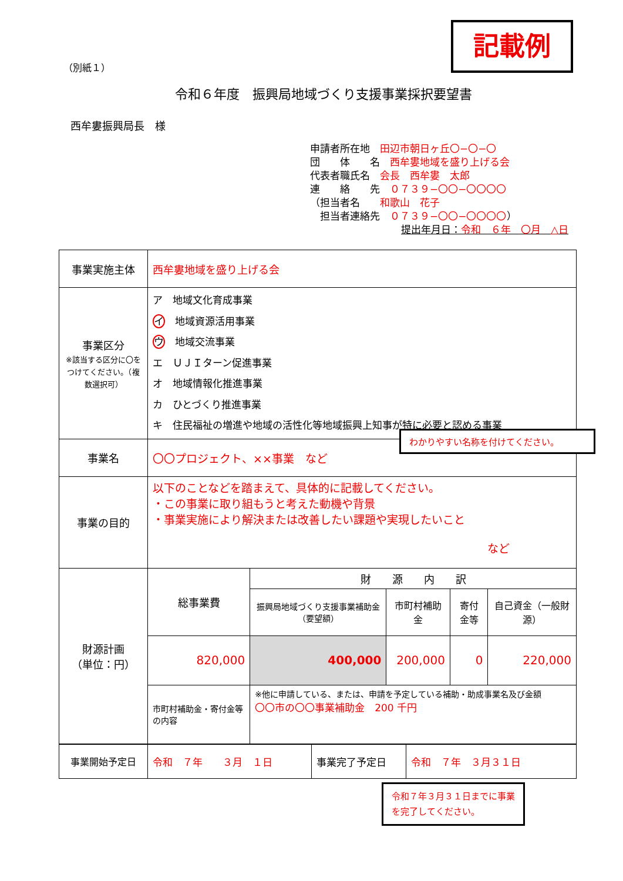記載例
（別紙１）
令和６年度　振興局地域づくり支援事業採択要望書
西牟婁振興局長　様
申請者所在地　田辺市朝日ヶ丘〇−〇−〇
団　　体　　名　西牟婁地域を盛り上げる会
代表者職氏名　会長　西牟婁　太郎
連　　絡　　先　０７３９−〇〇−〇〇〇〇
（担当者名　　和歌山　花子
　担当者連絡先　０７３９−〇〇−〇〇〇〇）
提出年月日：令和　６年　〇月　△日
| 事業実施主体 | 西牟婁地域を盛り上げる会 | | | | |
| 事業区分 ※該当する区分に〇をつけてください。（複数選択可） | ア 地域文化育成事業 イ 地域資源活用事業 ウ 地域交流事業 エ ＵＪＩターン促進事業 オ 地域情報化推進事業 カ ひとづくり推進事業 キ 住民福祉の増進や地域の活性化等地域振興上知事が特に必要と認める事業 | | | | |
| 事業名 | 〇〇プロジェクト、××事業 など | | | | |
| 事業の目的 | 以下のことなどを踏まえて、具体的に記載してください。 ・この事業に取り組もうと考えた動機や背景 ・事業実施により解決または改善したい課題や実現したいこと など | | | | |
| 財源計画 （単位：円） | 総事業費 | 財 源 内 訳 | | | |
| | | 振興局地域づくり支援事業補助金（要望額） | 市町村補助金 | 寄付金等 | 自己資金（一般財源） |
| | 820,000 | 400,000 | 200,000 | 0 | 220,000 |
| | 市町村補助金・寄付金等の内容 | ※他に申請している、または、申請を予定している補助・助成事業名及び金額 〇〇市の〇〇事業補助金 200 千円 | | | |
| 事業開始予定日 | 令和 ７年 ３月 １日 | 事業完了予定日 | 令和 ７年 ３月３１日 |
わかりやすい名称を付けてください。
令和７年３月３１日までに事業を完了してください。